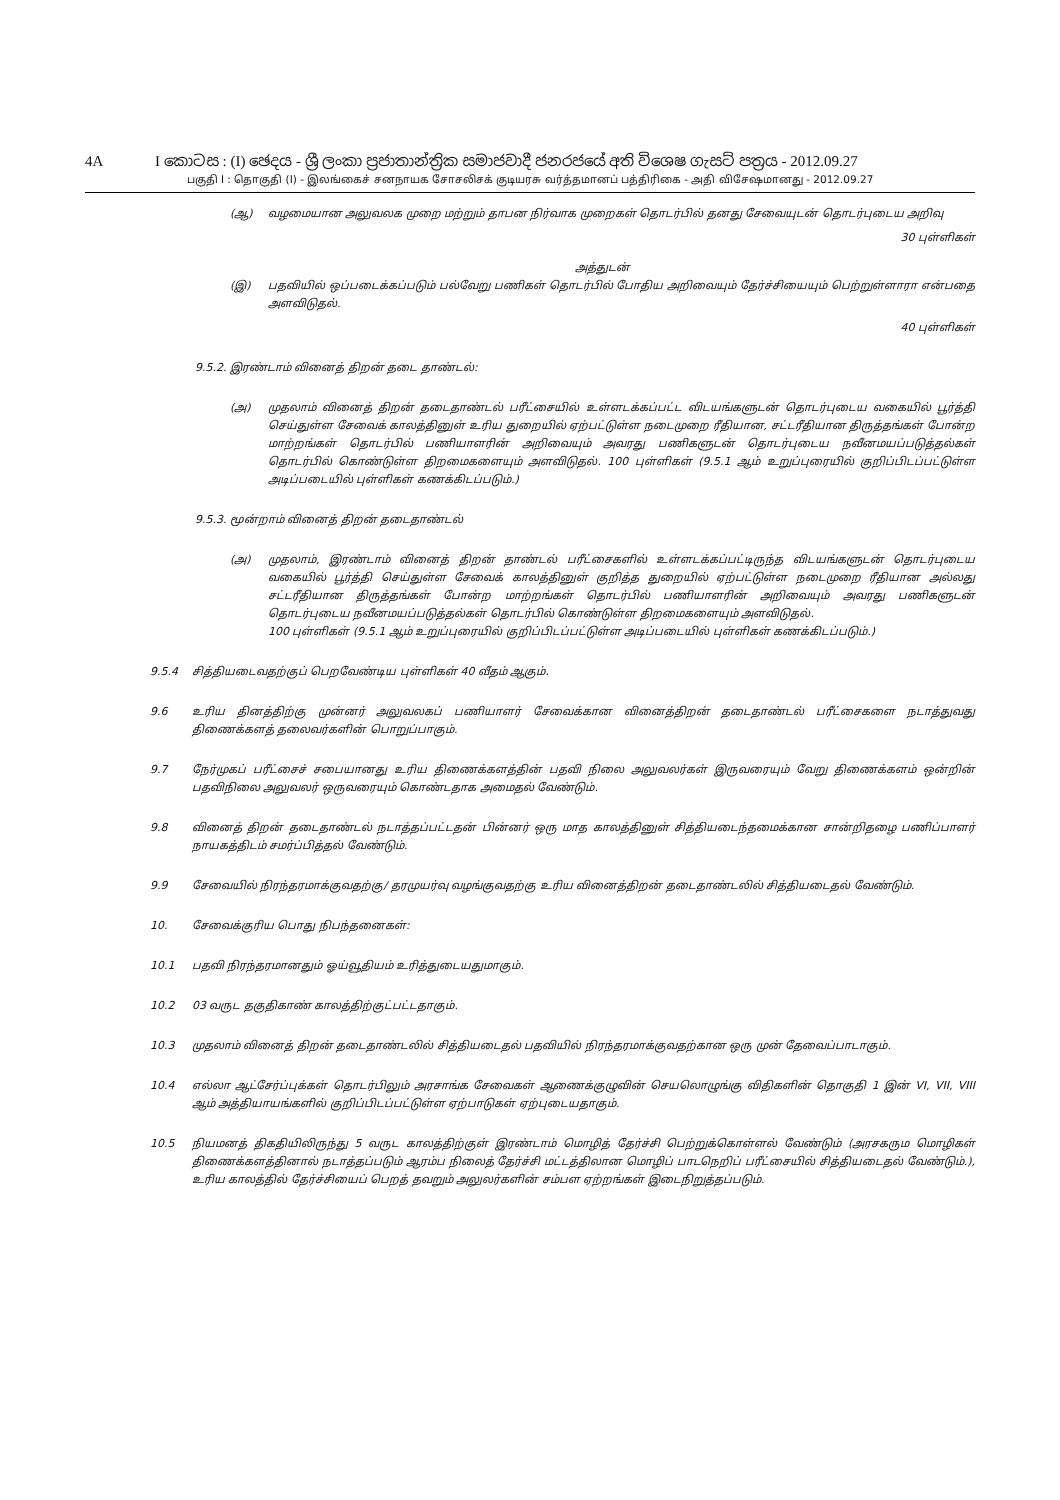4A I කොටස : (I) ඡෙදය - ශ්‍රී ලංකා ප්‍රජාතාන්ත්‍රික සමාජවාදී ජනරජයේ අති විශෙෂ ගැසට් පත්‍රය - 2012.09.27
பகுதி I : தொகுதி (I) - இலங்கைச் சனநாயக சோசலிசக் குடியரசு வர்த்தமானப் பத்திரிகை - அதி விசேஷமானது - 2012.09.27
(ஆ) வழமையான அலுவலக முறை மற்றும் தாபன நிர்வாக முறைகள் தொடர்பில் தனது சேவையுடன் தொடர்புடைய அறிவு
30 புள்ளிகள்
அத்துடன்
(இ) பதவியில் ஒப்படைக்கப்படும் பல்வேறு பணிகள் தொடர்பில் போதிய அறிவையும் தேர்ச்சியையும் பெற்றுள்ளாரா என்பதை அளவிடுதல்.
40 புள்ளிகள்
9.5.2. இரண்டாம் வினைத் திறன் தடை தாண்டல்:
(அ) முதலாம் வினைத் திறன் தடைதாண்டல் பரீட்சையில் உள்ளடக்கப்பட்ட விடயங்களுடன் தொடர்புடைய வகையில் பூர்த்தி செய்துள்ள சேவைக் காலத்தினுள் உரிய துறையில் ஏற்பட்டுள்ள நடைமுறை ரீதியான, சட்டரீதியான திருத்தங்கள் போன்ற மாற்றங்கள் தொடர்பில் பணியாளரின் அறிவையும் அவரது பணிகளுடன் தொடர்புடைய நவீனமயப்படுத்தல்கள் தொடர்பில் கொண்டுள்ள திறமைகளையும் அளவிடுதல். 100 புள்ளிகள் (9.5.1 ஆம் உறுப்புரையில் குறிப்பிடப்பட்டுள்ள அடிப்படையில் புள்ளிகள் கணக்கிடப்படும்.)
9.5.3. மூன்றாம் வினைத் திறன் தடைதாண்டல்
(அ) முதலாம், இரண்டாம் வினைத் திறன் தாண்டல் பரீட்சைகளில் உள்ளடக்கப்பட்டிருந்த விடயங்களுடன் தொடர்புடைய வகையில் பூர்த்தி செய்துள்ள சேவைக் காலத்தினுள் குறித்த துறையில் ஏற்பட்டுள்ள நடைமுறை ரீதியான அல்லது சட்டரீதியான திருத்தங்கள் போன்ற மாற்றங்கள் தொடர்பில் பணியாளரின் அறிவையும் அவரது பணிகளுடன் தொடர்புடைய நவீனமயப்படுத்தல்கள் தொடர்பில் கொண்டுள்ள திறமைகளையும் அளவிடுதல்.
100 புள்ளிகள் (9.5.1 ஆம் உறுப்புரையில் குறிப்பிடப்பட்டுள்ள அடிப்படையில் புள்ளிகள் கணக்கிடப்படும்.)
9.5.4 சித்தியடைவதற்குப் பெறவேண்டிய புள்ளிகள் 40 வீதம் ஆகும்.
9.6 உரிய தினத்திற்கு முன்னர் அலுவலகப் பணியாளர் சேவைக்கான வினைத்திறன் தடைதாண்டல் பரீட்சைகளை நடாத்துவது திணைக்களத் தலைவர்களின் பொறுப்பாகும்.
9.7 நேர்முகப் பரீட்சைச் சபையானது உரிய திணைக்களத்தின் பதவி நிலை அலுவலர்கள் இருவரையும் வேறு திணைக்களம் ஒன்றின் பதவிநிலை அலுவலர் ஒருவரையும் கொண்டதாக அமைதல் வேண்டும்.
9.8 வினைத் திறன் தடைதாண்டல் நடாத்தப்பட்டதன் பின்னர் ஒரு மாத காலத்தினுள் சித்தியடைந்தமைக்கான சான்றிதழை பணிப்பாளர் நாயகத்திடம் சமர்ப்பித்தல் வேண்டும்.
9.9 சேவையில் நிரந்தரமாக்குவதற்கு/ தரமுயர்வு வழங்குவதற்கு உரிய வினைத்திறன் தடைதாண்டலில் சித்தியடைதல் வேண்டும்.
10. சேவைக்குரிய பொது நிபந்தனைகள்:
10.1 பதவி நிரந்தரமானதும் ஓய்வூதியம் உரித்துடையதுமாகும்.
10.2 03 வருட தகுதிகாண் காலத்திற்குட்பட்டதாகும்.
10.3 முதலாம் வினைத் திறன் தடைதாண்டலில் சித்தியடைதல் பதவியில் நிரந்தரமாக்குவதற்கான ஒரு முன் தேவைப்பாடாகும்.
10.4 எல்லா ஆட்சேர்ப்புக்கள் தொடர்பிலும் அரசாங்க சேவைகள் ஆணைக்குழுவின் செயலொழுங்கு விதிகளின் தொகுதி 1 இன் VI, VII, VIII ஆம் அத்தியாயங்களில் குறிப்பிடப்பட்டுள்ள ஏற்பாடுகள் ஏற்புடையதாகும்.
10.5 நியமனத் திகதியிலிருந்து 5 வருட காலத்திற்குள் இரண்டாம் மொழித் தேர்ச்சி பெற்றுக்கொள்ளல் வேண்டும் (அரசகரும மொழிகள் திணைக்களத்தினால் நடாத்தப்படும் ஆரம்ப நிலைத் தேர்ச்சி மட்டத்திலான மொழிப் பாடநெறிப் பரீட்சையில் சித்தியடைதல் வேண்டும்.), உரிய காலத்தில் தேர்ச்சியைப் பெறத் தவறும் அலுலர்களின் சம்பள ஏற்றங்கள் இடைநிறுத்தப்படும்.